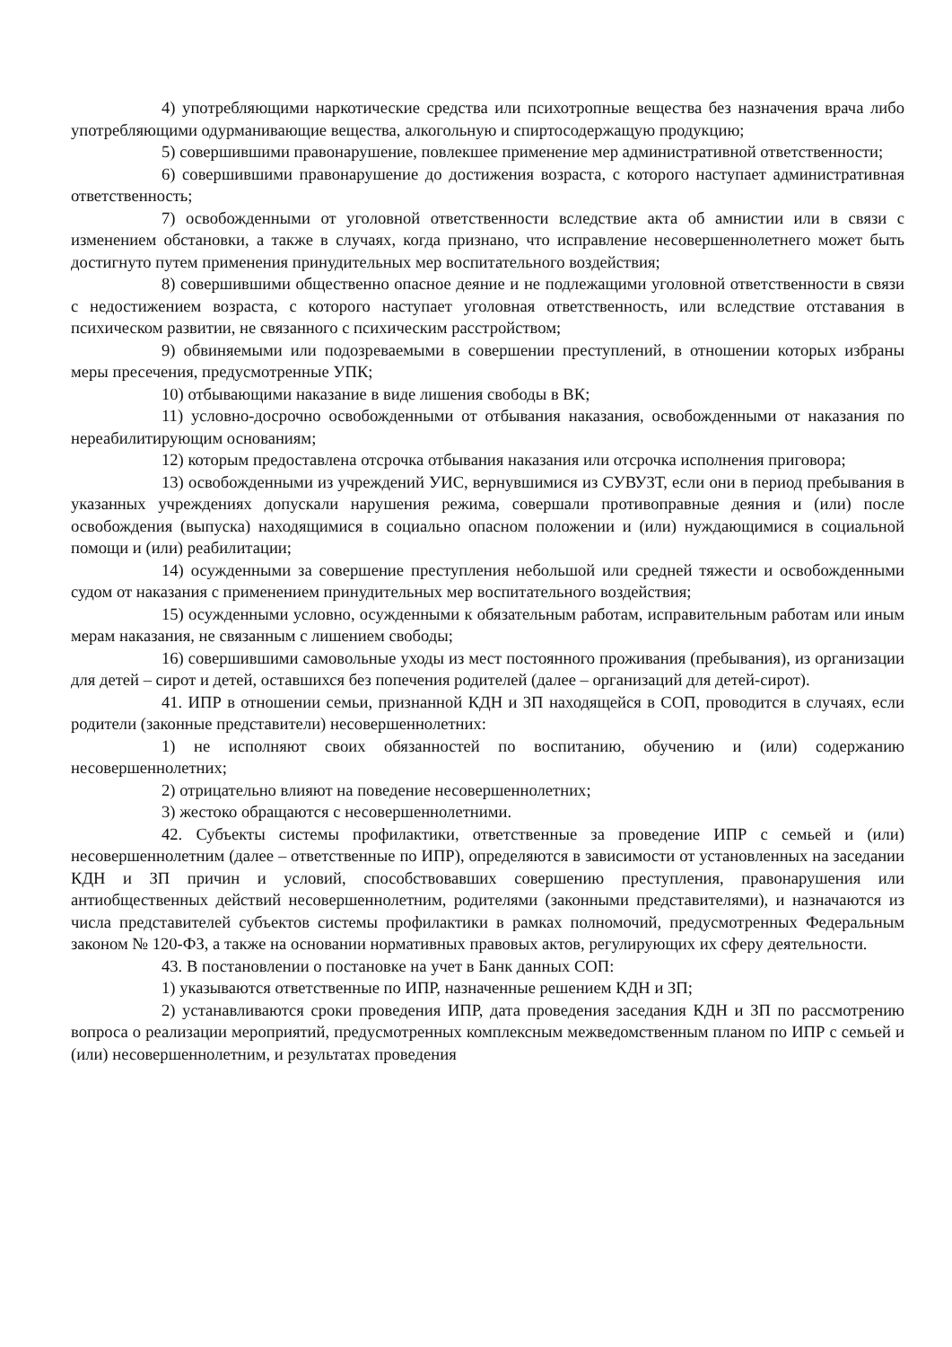4) употребляющими наркотические средства или психотропные вещества без назначения врача либо употребляющими одурманивающие вещества, алкогольную и спиртосодержащую продукцию;
5) совершившими правонарушение, повлекшее применение мер административной ответственности;
6) совершившими правонарушение до достижения возраста, с которого наступает административная ответственность;
7) освобожденными от уголовной ответственности вследствие акта об амнистии или в связи с изменением обстановки, а также в случаях, когда признано, что исправление несовершеннолетнего может быть достигнуто путем применения принудительных мер воспитательного воздействия;
8) совершившими общественно опасное деяние и не подлежащими уголовной ответственности в связи с недостижением возраста, с которого наступает уголовная ответственность, или вследствие отставания в психическом развитии, не связанного с психическим расстройством;
9) обвиняемыми или подозреваемыми в совершении преступлений, в отношении которых избраны меры пресечения, предусмотренные УПК;
10) отбывающими наказание в виде лишения свободы в ВК;
11) условно-досрочно освобожденными от отбывания наказания, освобожденными от наказания по нереабилитирующим основаниям;
12) которым предоставлена отсрочка отбывания наказания или отсрочка исполнения приговора;
13) освобожденными из учреждений УИС, вернувшимися из СУВУЗТ, если они в период пребывания в указанных учреждениях допускали нарушения режима, совершали противоправные деяния и (или) после освобождения (выпуска) находящимися в социально опасном положении и (или) нуждающимися в социальной помощи и (или) реабилитации;
14) осужденными за совершение преступления небольшой или средней тяжести и освобожденными судом от наказания с применением принудительных мер воспитательного воздействия;
15) осужденными условно, осужденными к обязательным работам, исправительным работам или иным мерам наказания, не связанным с лишением свободы;
16) совершившими самовольные уходы из мест постоянного проживания (пребывания), из организации для детей – сирот и детей, оставшихся без попечения родителей (далее – организаций для детей-сирот).
41. ИПР в отношении семьи, признанной КДН и ЗП находящейся в СОП, проводится в случаях, если родители (законные представители) несовершеннолетних:
1) не исполняют своих обязанностей по воспитанию, обучению и (или) содержанию несовершеннолетних;
2) отрицательно влияют на поведение несовершеннолетних;
3) жестоко обращаются с несовершеннолетними.
42. Субъекты системы профилактики, ответственные за проведение ИПР с семьей и (или) несовершеннолетним (далее – ответственные по ИПР), определяются в зависимости от установленных на заседании КДН и ЗП причин и условий, способствовавших совершению преступления, правонарушения или антиобщественных действий несовершеннолетним, родителями (законными представителями), и назначаются из числа представителей субъектов системы профилактики в рамках полномочий, предусмотренных Федеральным законом № 120-ФЗ, а также на основании нормативных правовых актов, регулирующих их сферу деятельности.
43. В постановлении о постановке на учет в Банк данных СОП:
1) указываются ответственные по ИПР, назначенные решением КДН и ЗП;
2) устанавливаются сроки проведения ИПР, дата проведения заседания КДН и ЗП по рассмотрению вопроса о реализации мероприятий, предусмотренных комплексным межведомственным планом по ИПР с семьей и (или) несовершеннолетним, и результатах проведения